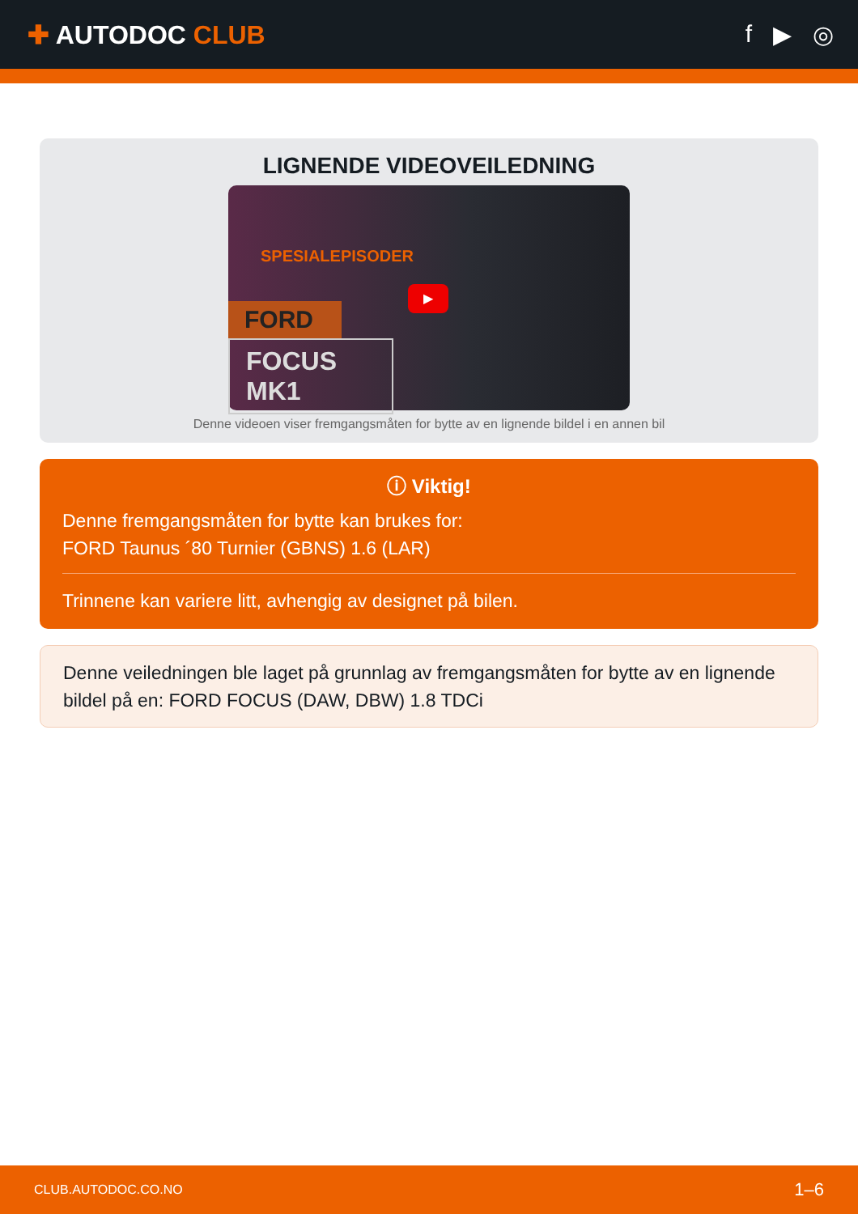✚ AUTODOC CLUB f ▶ ◎
LIGNENDE VIDEOVEILEDNING
SPESIALEPISODER
FORD
FOCUS MK1
▶
Denne videoen viser fremgangsmåten for bytte av en lignende bildel i en annen bil
ⓘ Viktig!
Denne fremgangsmåten for bytte kan brukes for:
FORD Taunus ´80 Turnier (GBNS) 1.6 (LAR)
Trinnene kan variere litt, avhengig av designet på bilen.
Denne veiledningen ble laget på grunnlag av fremgangsmåten for bytte av en lignende bildel på en: FORD FOCUS (DAW, DBW) 1.8 TDCi
CLUB.AUTODOC.CO.NO 1–6